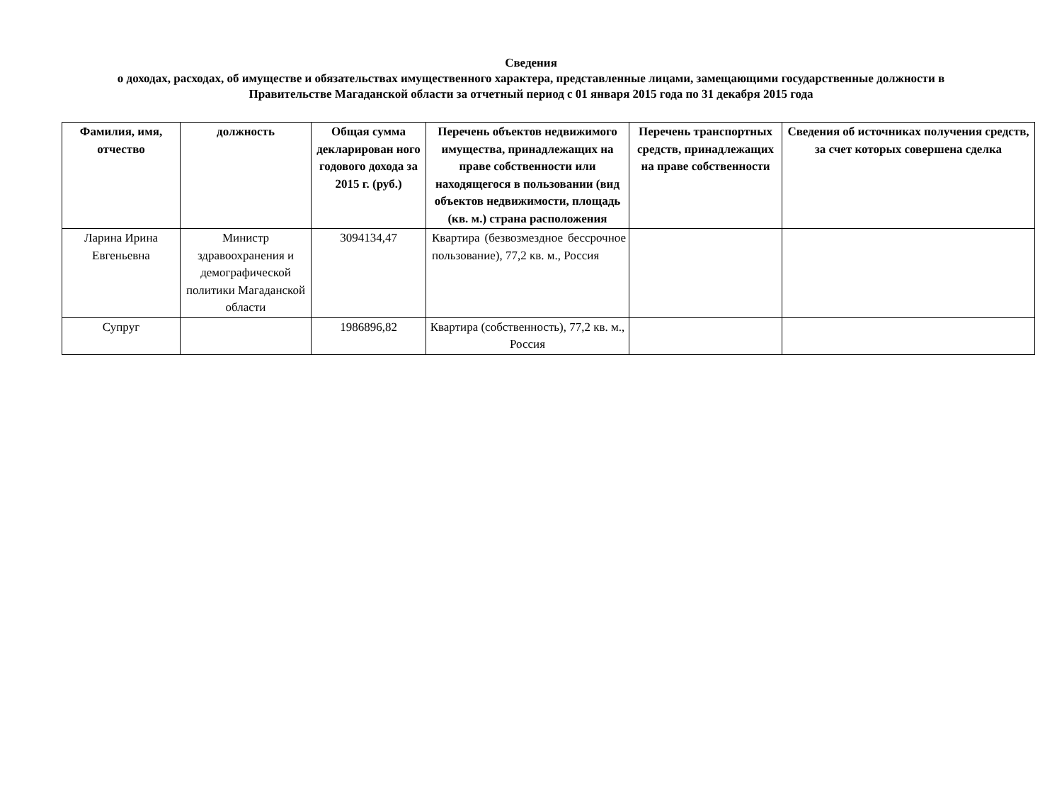Сведения
о доходах, расходах, об имуществе и обязательствах имущественного характера, представленные лицами, замещающими государственные должности в Правительстве Магаданской области за отчетный период с 01 января 2015 года по 31 декабря 2015 года
| Фамилия, имя, отчество | должность | Общая сумма декларирован ного годового дохода за 2015 г. (руб.) | Перечень объектов недвижимого имущества, принадлежащих на праве собственности или находящегося в пользовании (вид объектов недвижимости, площадь (кв. м.) страна расположения | Перечень транспортных средств, принадлежащих на праве собственности | Сведения об источниках получения средств, за счет которых совершена сделка |
| --- | --- | --- | --- | --- | --- |
| Ларина Ирина Евгеньевна | Министр здравоохранения и демографической политики Магаданской области | 3094134,47 | Квартира (безвозмездное бессрочное пользование), 77,2 кв. м., Россия | | |
| Супруг | | 1986896,82 | Квартира (собственность), 77,2 кв. м., Россия | | |